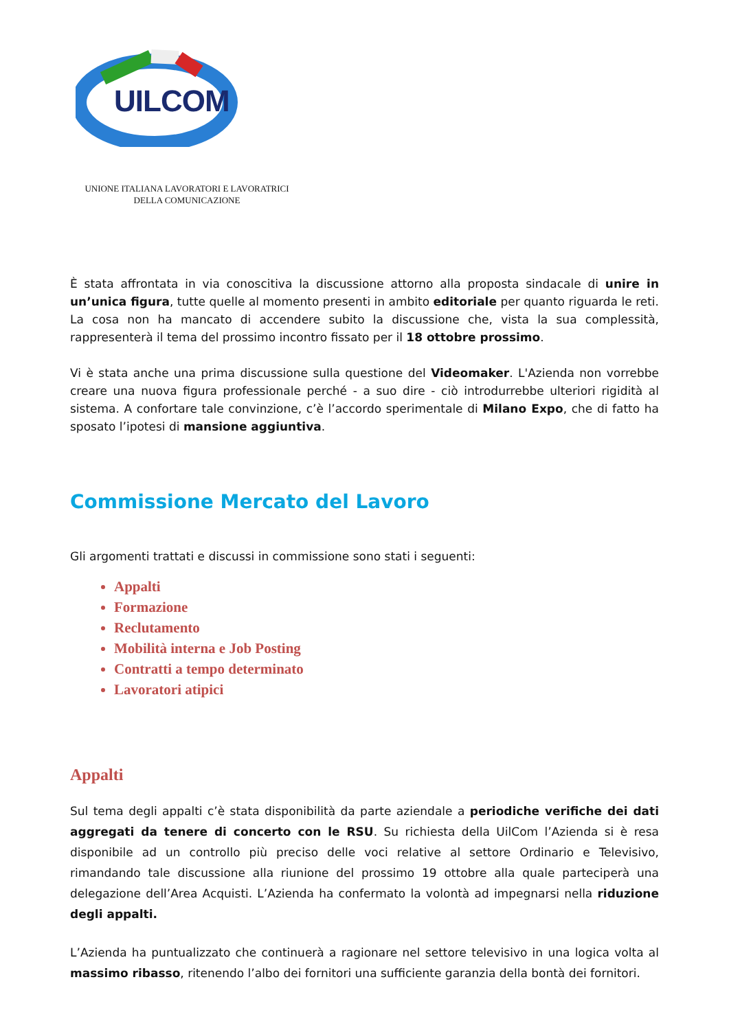UILCOM
UNIONE ITALIANA LAVORATORI E LAVORATRICI
DELLA COMUNICAZIONE
È stata affrontata in via conoscitiva la discussione attorno alla proposta sindacale di unire in un’unica figura, tutte quelle al momento presenti in ambito editoriale per quanto riguarda le reti. La cosa non ha mancato di accendere subito la discussione che, vista la sua complessità, rappresenterà il tema del prossimo incontro fissato per il 18 ottobre prossimo.
Vi è stata anche una prima discussione sulla questione del Videomaker. L'Azienda non vorrebbe creare una nuova figura professionale perché - a suo dire - ciò introdurrebbe ulteriori rigidità al sistema. A confortare tale convinzione, c’è l’accordo sperimentale di Milano Expo, che di fatto ha sposato l’ipotesi di mansione aggiuntiva.
Commissione Mercato del Lavoro
Gli argomenti trattati e discussi in commissione sono stati i seguenti:
Appalti
Formazione
Reclutamento
Mobilità interna e Job Posting
Contratti a tempo determinato
Lavoratori atipici
Appalti
Sul tema degli appalti c’è stata disponibilità da parte aziendale a periodiche verifiche dei dati aggregati da tenere di concerto con le RSU. Su richiesta della UilCom l’Azienda si è resa disponibile ad un controllo più preciso delle voci relative al settore Ordinario e Televisivo, rimandando tale discussione alla riunione del prossimo 19 ottobre alla quale parteciperà una delegazione dell’Area Acquisti. L’Azienda ha confermato la volontà ad impegnarsi nella riduzione degli appalti.
L’Azienda ha puntualizzato che continuerà a ragionare nel settore televisivo in una logica volta al massimo ribasso, ritenendo l’albo dei fornitori una sufficiente garanzia della bontà dei fornitori.